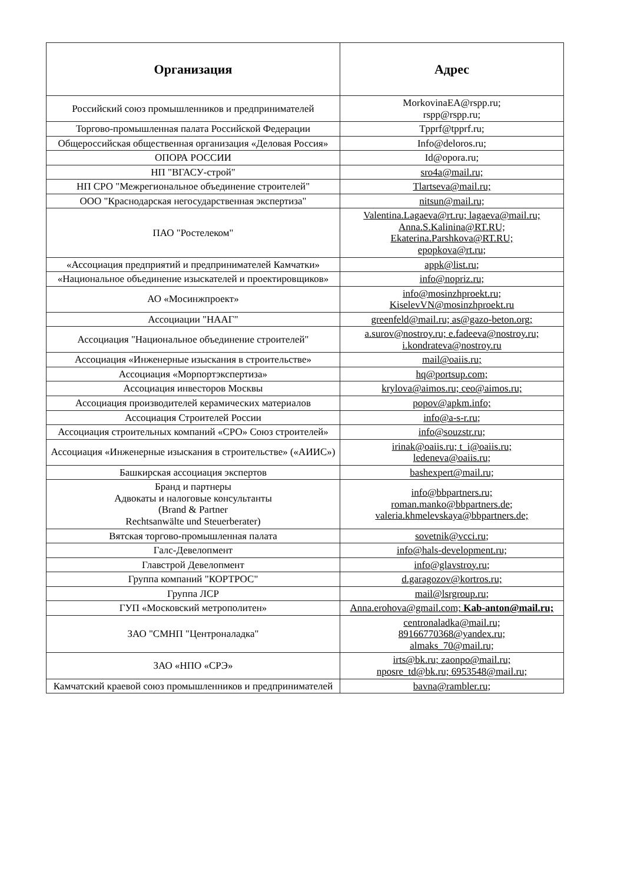| Организация | Адрес |
| --- | --- |
| Российский союз промышленников и предпринимателей | MorkovinaEA@rspp.ru; rspp@rspp.ru; |
| Торгово-промышленная палата Российской Федерации | Tpprf@tpprf.ru; |
| Общероссийская общественная организация «Деловая Россия» | Info@deloros.ru; |
| ОПОРА РОССИИ | Id@opora.ru; |
| НП "ВГАСУ-строй" | sro4a@mail.ru; |
| НП СРО "Межрегиональное объединение строителей" | Tlartseva@mail.ru; |
| ООО "Краснодарская негосударственная экспертиза" | nitsun@mail.ru; |
| ПАО "Ростелеком" | Valentina.Lagaeva@rt.ru; lagaeva@mail.ru; Anna.S.Kalinina@RT.RU; Ekaterina.Parshkova@RT.RU; epopkova@rt.ru; |
| «Ассоциация предприятий и предпринимателей Камчатки» | appk@list.ru; |
| «Национальное объединение изыскателей и проектировщиков» | info@nopriz.ru; |
| АО «Мосинжпроект» | info@mosinzhproekt.ru; KiselevVN@mosinzhproekt.ru |
| Ассоциации "НААГ" | greenfeld@mail.ru; as@gazo-beton.org; |
| Ассоциация "Национальное объединение строителей" | a.surov@nostroy.ru; e.fadeeva@nostroy.ru; i.kondrateva@nostroy.ru |
| Ассоциация «Инженерные изыскания в строительстве» | mail@oaiis.ru; |
| Ассоциация «Морпортэкспертиза» | hq@portsup.com; |
| Ассоциация инвесторов Москвы | krylova@aimos.ru; ceo@aimos.ru; |
| Ассоциация производителей керамических материалов | popov@apkm.info; |
| Ассоциация Строителей России | info@a-s-r.ru; |
| Ассоциация строительных компаний «СРО» Союз строителей» | info@souzstr.ru; |
| Ассоциация «Инженерные изыскания в строительстве» («АИИС») | irinak@oaiis.ru; t_i@oaiis.ru; ledeneva@oaiis.ru; |
| Башкирская ассоциация экспертов | bashexpert@mail.ru; |
| Бранд и партнеры Адвокаты и налоговые консультанты (Brand & Partner Rechtsanwälte und Steuerberater) | info@bbpartners.ru; roman.manko@bbpartners.de; valeria.khmelevskaya@bbpartners.de; |
| Вятская торгово-промышленная палата | sovetnik@vcci.ru; |
| Галс-Девелопмент | info@hals-development.ru; |
| Главстрой Девелопмент | info@glavstroy.ru; |
| Группа компаний "КОРТРОС" | d.garagozov@kortros.ru; |
| Группа ЛСР | mail@lsrgroup.ru; |
| ГУП «Московский метрополитен» | Anna.erohova@gmail.com; Kab-anton@mail.ru; |
| ЗАО "СМНП "Центроналадка" | centronaladka@mail.ru; 89166770368@yandex.ru; almaks_70@mail.ru; |
| ЗАО «НПО «СРЭ» | irts@bk.ru; zaonpo@mail.ru; nposre_td@bk.ru; 6953548@mail.ru; |
| Камчатский краевой союз промышленников и предпринимателей | bavna@rambler.ru; |